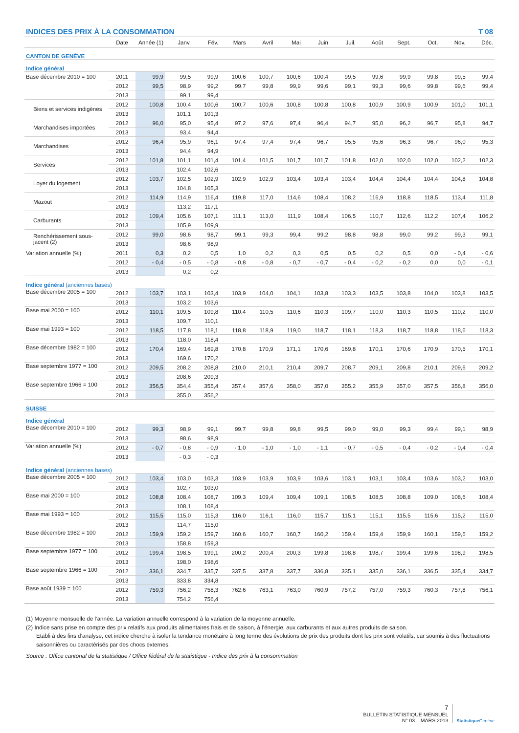INDICES DES PRIX À LA CONSOMMATION T 08
| | Date | Année (1) | Janv. | Fév. | Mars | Avril | Mai | Juin | Juil. | Août | Sept. | Oct. | Nov. | Déc. |
| --- | --- | --- | --- | --- | --- | --- | --- | --- | --- | --- | --- | --- | --- | --- |
| CANTON DE GENÈVE | | | | | | | | | | | | | | |
| Indice général | | | | | | | | | | | | | | |
| Base décembre 2010 = 100 | 2011 | 99,9 | 99,5 | 99,9 | 100,6 | 100,7 | 100,6 | 100,4 | 99,5 | 99,6 | 99,9 | 99,8 | 99,5 | 99,4 |
| | 2012 | 99,5 | 98,9 | 99,2 | 99,7 | 99,8 | 99,9 | 99,6 | 99,1 | 99,3 | 99,6 | 99,8 | 99,6 | 99,4 |
| | 2013 | | 99,1 | 99,4 | | | | | | | | | | |
| Biens et services indigènes | 2012 | 100,8 | 100,4 | 100,6 | 100,7 | 100,6 | 100,8 | 100,8 | 100,8 | 100,9 | 100,9 | 100,9 | 101,0 | 101,1 |
| | 2013 | | 101,1 | 101,3 | | | | | | | | | | |
| Marchandises importées | 2012 | 96,0 | 95,0 | 95,4 | 97,2 | 97,6 | 97,4 | 96,4 | 94,7 | 95,0 | 96,2 | 96,7 | 95,8 | 94,7 |
| | 2013 | | 93,4 | 94,4 | | | | | | | | | | |
| Marchandises | 2012 | 96,4 | 95,9 | 96,1 | 97,4 | 97,4 | 97,4 | 96,7 | 95,5 | 95,6 | 96,3 | 96,7 | 96,0 | 95,3 |
| | 2013 | | 94,4 | 94,9 | | | | | | | | | | |
| Services | 2012 | 101,8 | 101,1 | 101,4 | 101,4 | 101,5 | 101,7 | 101,7 | 101,8 | 102,0 | 102,0 | 102,0 | 102,2 | 102,3 |
| | 2013 | | 102,4 | 102,6 | | | | | | | | | | |
| Loyer du logement | 2012 | 103,7 | 102,5 | 102,9 | 102,9 | 102,9 | 103,4 | 103,4 | 103,4 | 104,4 | 104,4 | 104,4 | 104,8 | 104,8 |
| | 2013 | | 104,8 | 105,3 | | | | | | | | | | |
| Mazout | 2012 | 114,9 | 114,9 | 116,4 | 119,8 | 117,0 | 114,6 | 108,4 | 108,2 | 116,9 | 118,8 | 118,5 | 113,4 | 111,8 |
| | 2013 | | 113,2 | 117,1 | | | | | | | | | | |
| Carburants | 2012 | 109,4 | 105,6 | 107,1 | 111,1 | 113,0 | 111,9 | 108,4 | 106,5 | 110,7 | 112,6 | 112,2 | 107,4 | 106,2 |
| | 2013 | | 105,9 | 109,9 | | | | | | | | | | |
| Renchérissement sous-jacent (2) | 2012 | 99,0 | 98,6 | 98,7 | 99,1 | 99,3 | 99,4 | 99,2 | 98,8 | 98,8 | 99,0 | 99,2 | 99,3 | 99,1 |
| | 2013 | | 98,6 | 98,9 | | | | | | | | | | |
| Variation annuelle (%) | 2011 | 0,3 | 0,2 | 0,5 | 1,0 | 0,2 | 0,3 | 0,5 | 0,5 | 0,2 | 0,5 | 0,0 | - 0,4 | - 0,6 |
| | 2012 | - 0,4 | - 0,5 | - 0,8 | - 0,8 | - 0,8 | - 0,7 | - 0,7 | - 0,4 | - 0,2 | - 0,2 | 0,0 | 0,0 | - 0,1 |
| | 2013 | | 0,2 | 0,2 | | | | | | | | | | |
| Indice général (anciennes bases) | | | | | | | | | | | | | | |
| Base décembre 2005 = 100 | 2012 | 103,7 | 103,1 | 103,4 | 103,9 | 104,0 | 104,1 | 103,8 | 103,3 | 103,5 | 103,8 | 104,0 | 103,8 | 103,5 |
| | 2013 | | 103,2 | 103,6 | | | | | | | | | | |
| Base mai 2000 = 100 | 2012 | 110,1 | 109,5 | 109,8 | 110,4 | 110,5 | 110,6 | 110,3 | 109,7 | 110,0 | 110,3 | 110,5 | 110,2 | 110,0 |
| | 2013 | | 109,7 | 110,1 | | | | | | | | | | |
| Base mai 1993 = 100 | 2012 | 118,5 | 117,8 | 118,1 | 118,8 | 118,9 | 119,0 | 118,7 | 118,1 | 118,3 | 118,7 | 118,8 | 118,6 | 118,3 |
| | 2013 | | 118,0 | 118,4 | | | | | | | | | | |
| Base décembre 1982 = 100 | 2012 | 170,4 | 169,4 | 169,8 | 170,8 | 170,9 | 171,1 | 170,6 | 169,8 | 170,1 | 170,6 | 170,9 | 170,5 | 170,1 |
| | 2013 | | 169,6 | 170,2 | | | | | | | | | | |
| Base septembre 1977 = 100 | 2012 | 209,5 | 208,2 | 208,8 | 210,0 | 210,1 | 210,4 | 209,7 | 208,7 | 209,1 | 209,8 | 210,1 | 209,6 | 209,2 |
| | 2013 | | 208,6 | 209,3 | | | | | | | | | | |
| Base septembre 1966 = 100 | 2012 | 356,5 | 354,4 | 355,4 | 357,4 | 357,6 | 358,0 | 357,0 | 355,2 | 355,9 | 357,0 | 357,5 | 356,8 | 356,0 |
| | 2013 | | 355,0 | 356,2 | | | | | | | | | | |
| SUISSE | | | | | | | | | | | | | | |
| Indice général | | | | | | | | | | | | | | |
| Base décembre 2010 = 100 | 2012 | 99,3 | 98,9 | 99,1 | 99,7 | 99,8 | 99,8 | 99,5 | 99,0 | 99,0 | 99,3 | 99,4 | 99,1 | 98,9 |
| | 2013 | | 98,6 | 98,9 | | | | | | | | | | |
| Variation annuelle (%) | 2012 | - 0,7 | - 0,8 | - 0,9 | - 1,0 | - 1,0 | - 1,0 | - 1,1 | - 0,7 | - 0,5 | - 0,4 | - 0,2 | - 0,4 | - 0,4 |
| | 2013 | | - 0,3 | - 0,3 | | | | | | | | | | |
| Indice général (anciennes bases) | | | | | | | | | | | | | | |
| Base décembre 2005 = 100 | 2012 | 103,4 | 103,0 | 103,3 | 103,9 | 103,9 | 103,9 | 103,6 | 103,1 | 103,1 | 103,4 | 103,6 | 103,2 | 103,0 |
| | 2013 | | 102,7 | 103,0 | | | | | | | | | | |
| Base mai 2000 = 100 | 2012 | 108,8 | 108,4 | 108,7 | 109,3 | 109,4 | 109,4 | 109,1 | 108,5 | 108,5 | 108,8 | 109,0 | 108,6 | 108,4 |
| | 2013 | | 108,1 | 108,4 | | | | | | | | | | |
| Base mai 1993 = 100 | 2012 | 115,5 | 115,0 | 115,3 | 116,0 | 116,1 | 116,0 | 115,7 | 115,1 | 115,1 | 115,5 | 115,6 | 115,2 | 115,0 |
| | 2013 | | 114,7 | 115,0 | | | | | | | | | | |
| Base décembre 1982 = 100 | 2012 | 159,9 | 159,2 | 159,7 | 160,6 | 160,7 | 160,7 | 160,2 | 159,4 | 159,4 | 159,9 | 160,1 | 159,6 | 159,2 |
| | 2013 | | 158,8 | 159,3 | | | | | | | | | | |
| Base septembre 1977 = 100 | 2012 | 199,4 | 198,5 | 199,1 | 200,2 | 200,4 | 200,3 | 199,8 | 198,8 | 198,7 | 199,4 | 199,6 | 198,9 | 198,5 |
| | 2013 | | 198,0 | 198,6 | | | | | | | | | | |
| Base septembre 1966 = 100 | 2012 | 336,1 | 334,7 | 335,7 | 337,5 | 337,8 | 337,7 | 336,8 | 335,1 | 335,0 | 336,1 | 336,5 | 335,4 | 334,7 |
| | 2013 | | 333,8 | 334,8 | | | | | | | | | | |
| Base août 1939 = 100 | 2012 | 759,3 | 756,2 | 758,3 | 762,6 | 763,1 | 763,0 | 760,9 | 757,2 | 757,0 | 759,3 | 760,3 | 757,8 | 756,1 |
| | 2013 | | 754,2 | 756,4 | | | | | | | | | | |
(1) Moyenne mensuelle de l’année. La variation annuelle correspond à la variation de la moyenne annuelle.
(2) Indice sans prise en compte des prix relatifs aux produits alimentaires frais et de saison, à l’énergie, aux carburants et aux autres produits de saison.
Etabli à des fins d’analyse, cet indice cherche à isoler la tendance monétaire à long terme des évolutions de prix des produits dont les prix sont volatils, car soumis à des fluctuations saisonnières ou caractérisés par des chocs externes.
Source : Office cantonal de la statistique / Office fédéral de la statistique - Indice des prix à la consommation
7
BULLETIN STATISTIQUE MENSUEL
N° 03 – MARS 2013
Statistique Genève